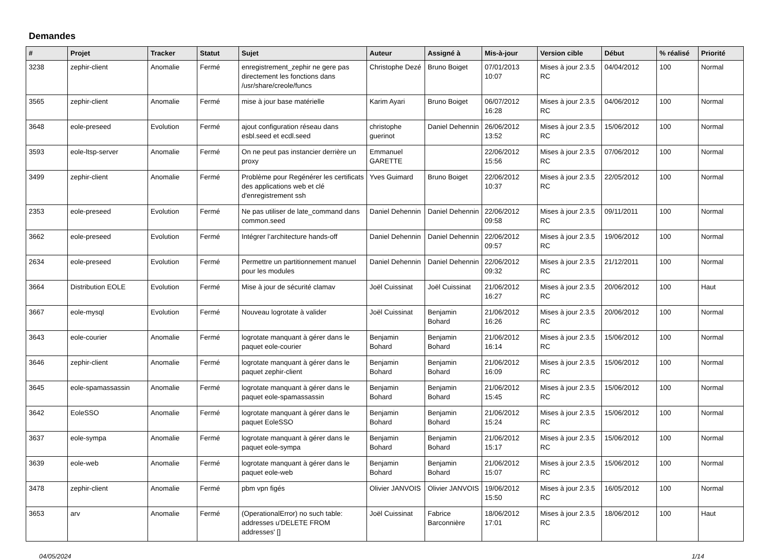Demandes
| # | Projet | Tracker | Statut | Sujet | Auteur | Assigné à | Mis-à-jour | Version cible | Début | % réalisé | Priorité |
| --- | --- | --- | --- | --- | --- | --- | --- | --- | --- | --- | --- |
| 3238 | zephir-client | Anomalie | Fermé | enregistrement_zephir ne gere pas directement les fonctions dans /usr/share/creole/funcs | Christophe Dezé | Bruno Boiget | 07/01/2013 10:07 | Mises à jour 2.3.5 RC | 04/04/2012 | 100 | Normal |
| 3565 | zephir-client | Anomalie | Fermé | mise à jour base matérielle | Karim Ayari | Bruno Boiget | 06/07/2012 16:28 | Mises à jour 2.3.5 RC | 04/06/2012 | 100 | Normal |
| 3648 | eole-preseed | Evolution | Fermé | ajout configuration réseau dans esbl.seed et ecdl.seed | christophe guerinot | Daniel Dehennin | 26/06/2012 13:52 | Mises à jour 2.3.5 RC | 15/06/2012 | 100 | Normal |
| 3593 | eole-ltsp-server | Anomalie | Fermé | On ne peut pas instancier derrière un proxy | Emmanuel GARETTE | | 22/06/2012 15:56 | Mises à jour 2.3.5 RC | 07/06/2012 | 100 | Normal |
| 3499 | zephir-client | Anomalie | Fermé | Problème pour Regénérer les certificats des applications web et clé d'enregistrement ssh | Yves Guimard | Bruno Boiget | 22/06/2012 10:37 | Mises à jour 2.3.5 RC | 22/05/2012 | 100 | Normal |
| 2353 | eole-preseed | Evolution | Fermé | Ne pas utiliser de late_command dans common.seed | Daniel Dehennin | Daniel Dehennin | 22/06/2012 09:58 | Mises à jour 2.3.5 RC | 09/11/2011 | 100 | Normal |
| 3662 | eole-preseed | Evolution | Fermé | Intégrer l’architecture hands-off | Daniel Dehennin | Daniel Dehennin | 22/06/2012 09:57 | Mises à jour 2.3.5 RC | 19/06/2012 | 100 | Normal |
| 2634 | eole-preseed | Evolution | Fermé | Permettre un partitionnement manuel pour les modules | Daniel Dehennin | Daniel Dehennin | 22/06/2012 09:32 | Mises à jour 2.3.5 RC | 21/12/2011 | 100 | Normal |
| 3664 | Distribution EOLE | Evolution | Fermé | Mise à jour de sécurité clamav | Joël Cuissinat | Joël Cuissinat | 21/06/2012 16:27 | Mises à jour 2.3.5 RC | 20/06/2012 | 100 | Haut |
| 3667 | eole-mysql | Evolution | Fermé | Nouveau logrotate à valider | Joël Cuissinat | Benjamin Bohard | 21/06/2012 16:26 | Mises à jour 2.3.5 RC | 20/06/2012 | 100 | Normal |
| 3643 | eole-courier | Anomalie | Fermé | logrotate manquant à gérer dans le paquet eole-courier | Benjamin Bohard | Benjamin Bohard | 21/06/2012 16:14 | Mises à jour 2.3.5 RC | 15/06/2012 | 100 | Normal |
| 3646 | zephir-client | Anomalie | Fermé | logrotate manquant à gérer dans le paquet zephir-client | Benjamin Bohard | Benjamin Bohard | 21/06/2012 16:09 | Mises à jour 2.3.5 RC | 15/06/2012 | 100 | Normal |
| 3645 | eole-spamassassin | Anomalie | Fermé | logrotate manquant à gérer dans le paquet eole-spamassassin | Benjamin Bohard | Benjamin Bohard | 21/06/2012 15:45 | Mises à jour 2.3.5 RC | 15/06/2012 | 100 | Normal |
| 3642 | EoleSSO | Anomalie | Fermé | logrotate manquant à gérer dans le paquet EoleSSO | Benjamin Bohard | Benjamin Bohard | 21/06/2012 15:24 | Mises à jour 2.3.5 RC | 15/06/2012 | 100 | Normal |
| 3637 | eole-sympa | Anomalie | Fermé | logrotate manquant à gérer dans le paquet eole-sympa | Benjamin Bohard | Benjamin Bohard | 21/06/2012 15:17 | Mises à jour 2.3.5 RC | 15/06/2012 | 100 | Normal |
| 3639 | eole-web | Anomalie | Fermé | logrotate manquant à gérer dans le paquet eole-web | Benjamin Bohard | Benjamin Bohard | 21/06/2012 15:07 | Mises à jour 2.3.5 RC | 15/06/2012 | 100 | Normal |
| 3478 | zephir-client | Anomalie | Fermé | pbm vpn figés | Olivier JANVOIS | Olivier JANVOIS | 19/06/2012 15:50 | Mises à jour 2.3.5 RC | 16/05/2012 | 100 | Normal |
| 3653 | arv | Anomalie | Fermé | (OperationalError) no such table: addresses u'DELETE FROM addresses' [] | Joël Cuissinat | Fabrice Barconnière | 18/06/2012 17:01 | Mises à jour 2.3.5 RC | 18/06/2012 | 100 | Haut |
04/05/2024 1/14